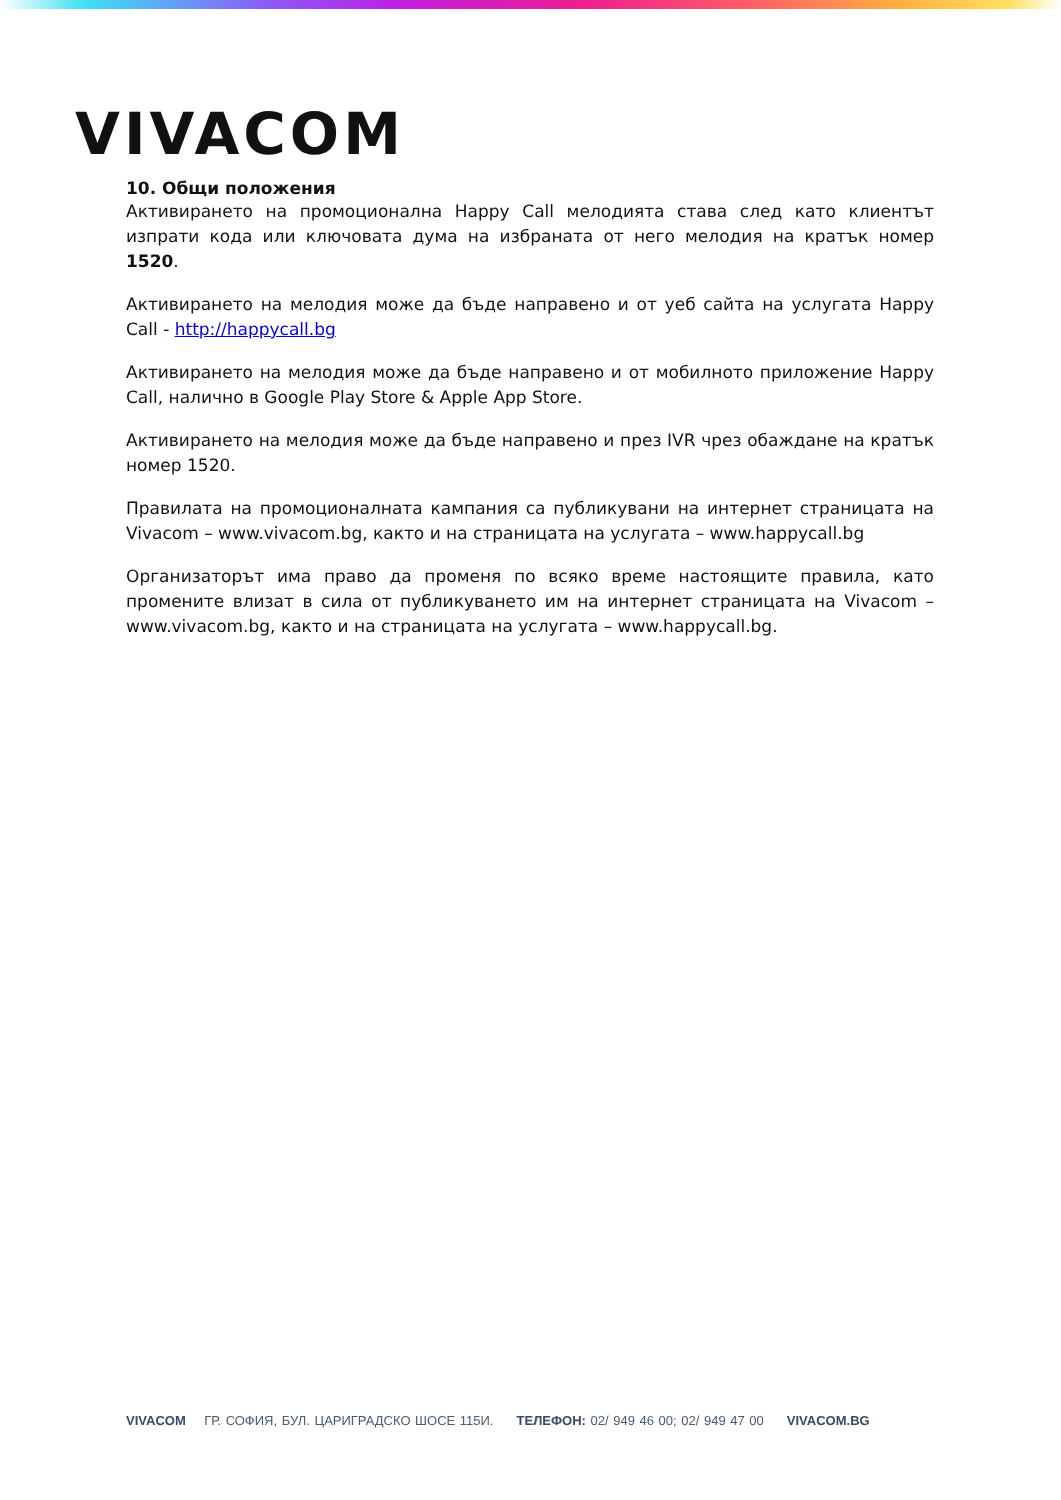VIVACOM
10. Общи положения
Активирането на промоционална Happy Call мелодията става след като клиентът изпрати кода или ключовата дума на избраната от него мелодия на кратък номер 1520.
Активирането на мелодия може да бъде направено и от уеб сайта на услугата Happy Call - http://happycall.bg
Активирането на мелодия може да бъде направено и от мобилното приложение Happy Call, налично в Google Play Store & Apple App Store.
Активирането на мелодия може да бъде направено и през IVR чрез обаждане на кратък номер 1520.
Правилата на промоционалната кампания са публикувани на интернет страницата на Vivacom – www.vivacom.bg, както и на страницата на услугата – www.happycall.bg
Организаторът има право да променя по всяко време настоящите правила, като промените влизат в сила от публикуването им на интернет страницата на Vivacom – www.vivacom.bg, както и на страницата на услугата – www.happycall.bg.
VIVACOM ГР. СОФИЯ, БУЛ. ЦАРИГРАДСКО ШОСЕ 115И. ТЕЛЕФОН: 02/ 949 46 00; 02/ 949 47 00 VIVACOM.BG